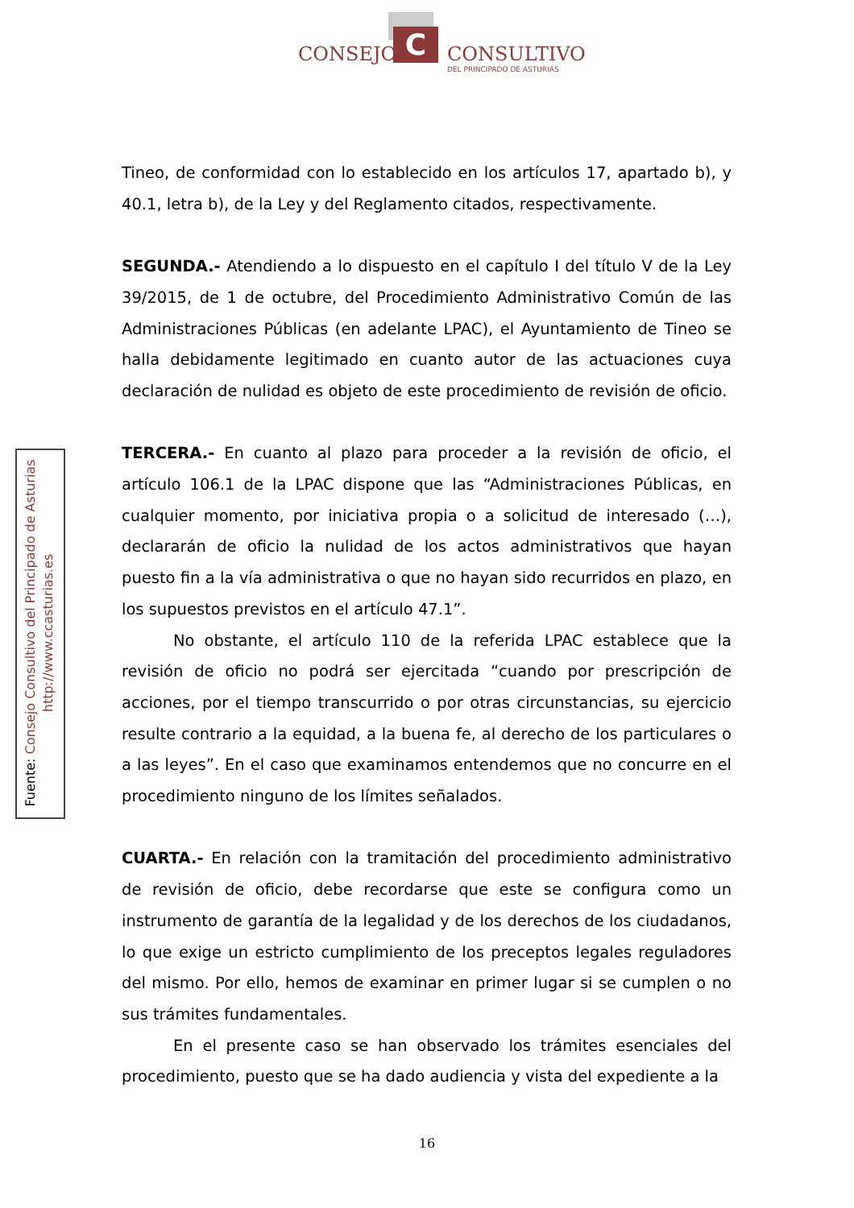C
CONSEJO CONSULTIVO
DEL PRINCIPADO DE ASTURIAS
Fuente: Consejo Consultivo del Principado de Asturias
http://www.ccasturias.es
Tineo, de conformidad con lo establecido en los artículos 17, apartado b), y 40.1, letra b), de la Ley y del Reglamento citados, respectivamente.
SEGUNDA.- Atendiendo a lo dispuesto en el capítulo I del título V de la Ley 39/2015, de 1 de octubre, del Procedimiento Administrativo Común de las Administraciones Públicas (en adelante LPAC), el Ayuntamiento de Tineo se halla debidamente legitimado en cuanto autor de las actuaciones cuya declaración de nulidad es objeto de este procedimiento de revisión de oficio.
TERCERA.- En cuanto al plazo para proceder a la revisión de oficio, el artículo 106.1 de la LPAC dispone que las “Administraciones Públicas, en cualquier momento, por iniciativa propia o a solicitud de interesado (…), declararán de oficio la nulidad de los actos administrativos que hayan puesto fin a la vía administrativa o que no hayan sido recurridos en plazo, en los supuestos previstos en el artículo 47.1”.
No obstante, el artículo 110 de la referida LPAC establece que la revisión de oficio no podrá ser ejercitada “cuando por prescripción de acciones, por el tiempo transcurrido o por otras circunstancias, su ejercicio resulte contrario a la equidad, a la buena fe, al derecho de los particulares o a las leyes”. En el caso que examinamos entendemos que no concurre en el procedimiento ninguno de los límites señalados.
CUARTA.- En relación con la tramitación del procedimiento administrativo de revisión de oficio, debe recordarse que este se configura como un instrumento de garantía de la legalidad y de los derechos de los ciudadanos, lo que exige un estricto cumplimiento de los preceptos legales reguladores del mismo. Por ello, hemos de examinar en primer lugar si se cumplen o no sus trámites fundamentales.
En el presente caso se han observado los trámites esenciales del procedimiento, puesto que se ha dado audiencia y vista del expediente a la
16